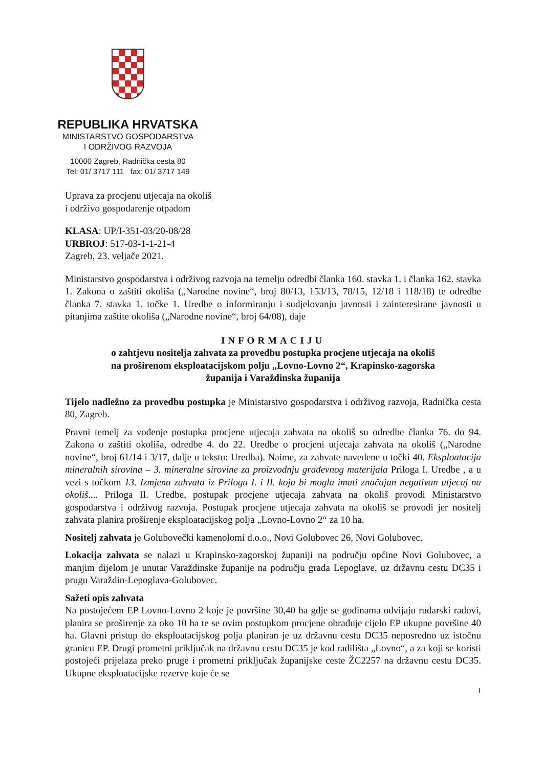REPUBLIKA HRVATSKA
MINISTARSTVO GOSPODARSTVA
I ODRŽIVOG RAZVOJA
10000 Zagreb, Radnička cesta 80
Tel: 01/ 3717 111 fax: 01/ 3717 149
Uprava za procjenu utjecaja na okoliš
i održivo gospodarenje otpadom
KLASA: UP/I-351-03/20-08/28
URBROJ: 517-03-1-1-21-4
Zagreb, 23. veljače 2021.
Ministarstvo gospodarstva i održivog razvoja na temelju odredbi članka 160. stavka 1. i članka 162. stavka 1. Zakona o zaštiti okoliša („Narodne novine“, broj 80/13, 153/13, 78/15, 12/18 i 118/18) te odredbe članka 7. stavka 1. točke 1. Uredbe o informiranju i sudjelovanju javnosti i zainteresirane javnosti u pitanjima zaštite okoliša („Narodne novine“, broj 64/08), daje
INFORMACIJU
o zahtjevu nositelja zahvata za provedbu postupka procjene utjecaja na okoliš
na proširenom eksploatacijskom polju „Lovno-Lovno 2“, Krapinsko-zagorska
županija i Varaždinska županija
Tijelo nadležno za provedbu postupka je Ministarstvo gospodarstva i održivog razvoja, Radnička cesta 80, Zagreb.
Pravni temelj za vođenje postupka procjene utjecaja zahvata na okoliš su odredbe članka 76. do 94. Zakona o zaštiti okoliša, odredbe 4. do 22. Uredbe o procjeni utjecaja zahvata na okoliš („Narodne novine“, broj 61/14 i 3/17, dalje u tekstu: Uredba). Naime, za zahvate navedene u točki 40. Eksploatacija mineralnih sirovina – 3. mineralne sirovine za proizvodnju građevnog materijala Priloga I. Uredbe , a u vezi s točkom 13. Izmjena zahvata iz Priloga I. i II. koja bi mogla imati značajan negativan utjecaj na okoliš.... Priloga II. Uredbe, postupak procjene utjecaja zahvata na okoliš provodi Ministarstvo gospodarstva i održivog razvoja. Postupak procjene utjecaja zahvata na okoliš se provodi jer nositelj zahvata planira proširenje eksploatacijskog polja „Lovno-Lovno 2“ za 10 ha.
Nositelj zahvata je Golubovečki kamenolomi d.o.o., Novi Golubovec 26, Novi Golubovec.
Lokacija zahvata se nalazi u Krapinsko-zagorskoj županiji na području općine Novi Golubovec, a manjim dijelom je unutar Varaždinske županije na području grada Lepoglave, uz državnu cestu DC35 i prugu Varaždin-Lepoglava-Golubovec.
Sažeti opis zahvata
Na postojećem EP Lovno-Lovno 2 koje je površine 30,40 ha gdje se godinama odvijaju rudarski radovi, planira se proširenje za oko 10 ha te se ovim postupkom procjene obrađuje cijelo EP ukupne površine 40 ha. Glavni pristup do eksploatacijskog polja planiran je uz državnu cestu DC35 neposredno uz istočnu granicu EP. Drugi prometni priključak na državnu cestu DC35 je kod radilišta „Lovno“, a za koji se koristi postojeći prijelaza preko pruge i prometni priključak županijske ceste ŽC2257 na državnu cestu DC35. Ukupne eksploatacijske rezerve koje će se
1